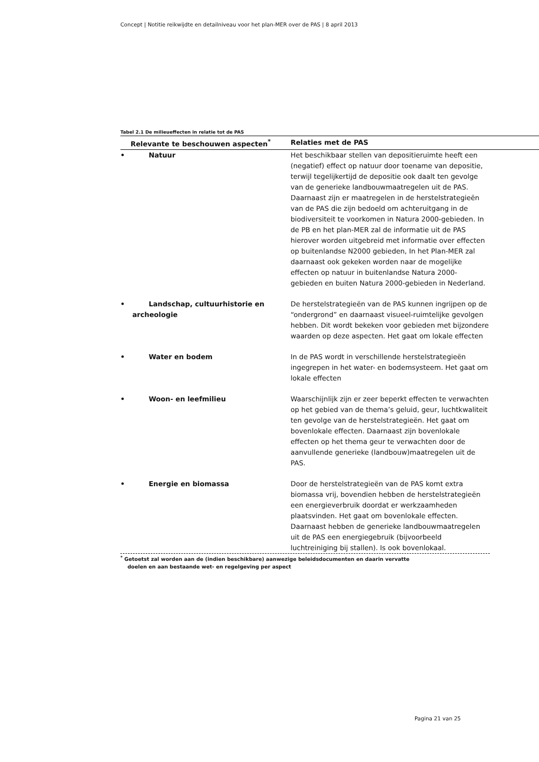Concept | Notitie reikwijdte en detailniveau voor het plan-MER over de PAS | 8 april 2013
Tabel 2.1 De milieueffecten in relatie tot de PAS
| Relevante te beschouwen aspecten<sup>*</sup> | Relaties met de PAS |
| --- | --- |
| • Natuur | Het beschikbaar stellen van depositieruimte heeft een (negatief) effect op natuur door toename van depositie, terwijl tegelijkertijd de depositie ook daalt ten gevolge van de generieke landbouwmaatregelen uit de PAS. Daarnaast zijn er maatregelen in de herstelstrategieën van de PAS die zijn bedoeld om achteruitgang in de biodiversiteit te voorkomen in Natura 2000-gebieden. In de PB en het plan-MER zal de informatie uit de PAS hierover worden uitgebreid met informatie over effecten op buitenlandse N2000 gebieden, In het Plan-MER zal daarnaast ook gekeken worden naar de mogelijke effecten op natuur in buitenlandse Natura 2000-gebieden en buiten Natura 2000-gebieden in Nederland. |
| • Landschap, cultuurhistorie en archeologie | De herstelstrategieën van de PAS kunnen ingrijpen op de “ondergrond” en daarnaast visueel-ruimtelijke gevolgen hebben. Dit wordt bekeken voor gebieden met bijzondere waarden op deze aspecten. Het gaat om lokale effecten |
| • Water en bodem | In de PAS wordt in verschillende herstelstrategieën ingegrepen in het water- en bodemsysteem. Het gaat om lokale effecten |
| • Woon- en leefmilieu | Waarschijnlijk zijn er zeer beperkt effecten te verwachten op het gebied van de thema’s geluid, geur, luchtkwaliteit ten gevolge van de herstelstrategieën. Het gaat om bovenlokale effecten. Daarnaast zijn bovenlokale effecten op het thema geur te verwachten door de aanvullende generieke (landbouw)maatregelen uit de PAS. |
| • Energie en biomassa | Door de herstelstrategieën van de PAS komt extra biomassa vrij, bovendien hebben de herstelstrategieën een energieverbruik doordat er werkzaamheden plaatsvinden. Het gaat om bovenlokale effecten. Daarnaast hebben de generieke landbouwmaatregelen uit de PAS een energiegebruik (bijvoorbeeld luchtreiniging bij stallen). Is ook bovenlokaal. |
<sup>*</sup> Getoetst zal worden aan de (indien beschikbare) aanwezige beleidsdocumenten en daarin vervatte
doelen en aan bestaande wet- en regelgeving per aspect
Pagina 21 van 25